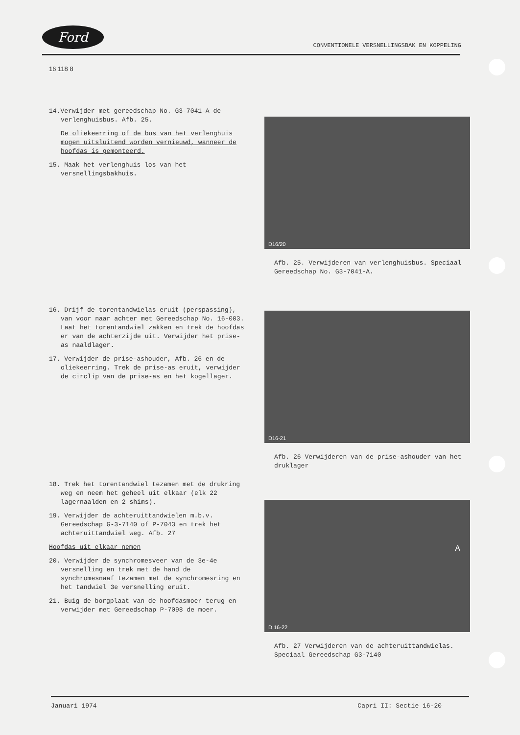Ford
CONVENTIONELE VERSNELLINGSBAK EN KOPPELING
16 118 8
14.Verwijder met gereedschap No. G3-7041-A de verlenghuisbus. Afb. 25.
De oliekeerring of de bus van het verlenghuis mogen uitsluitend worden vernieuwd, wanneer de hoofdas is gemonteerd.
15. Maak het verlenghuis los van het versnellingsbakhuis.
D16/20
Afb. 25. Verwijderen van verlenghuisbus. Speciaal Gereedschap No. G3-7041-A.
16. Drijf de torentandwielas eruit (perspassing), van voor naar achter met Gereedschap No. 16-003. Laat het torentandwiel zakken en trek de hoofdas er van de achterzijde uit. Verwijder het prise-as naaldlager.
17. Verwijder de prise-ashouder, Afb. 26 en de oliekeerring. Trek de prise-as eruit, verwijder de circlip van de prise-as en het kogellager.
D16-21
Afb. 26 Verwijderen van de prise-ashouder van het druklager
18. Trek het torentandwiel tezamen met de drukring weg en neem het geheel uit elkaar (elk 22 lagernaalden en 2 shims).
19. Verwijder de achteruittandwielen m.b.v. Gereedschap G-3-7140 of P-7043 en trek het achteruittandwiel weg. Afb. 27
Hoofdas uit elkaar nemen
20. Verwijder de synchromesveer van de 3e-4e versnelling en trek met de hand de synchromesnaaf tezamen met de synchromesring en het tandwiel 3e versnelling eruit.
21. Buig de borgplaat van de hoofdasmoer terug en verwijder met Gereedschap P-7098 de moer.
D 16-22
A
Afb. 27 Verwijderen van de achteruittandwielas. Speciaal Gereedschap G3-7140
Januari 1974 Capri II: Sectie 16-20